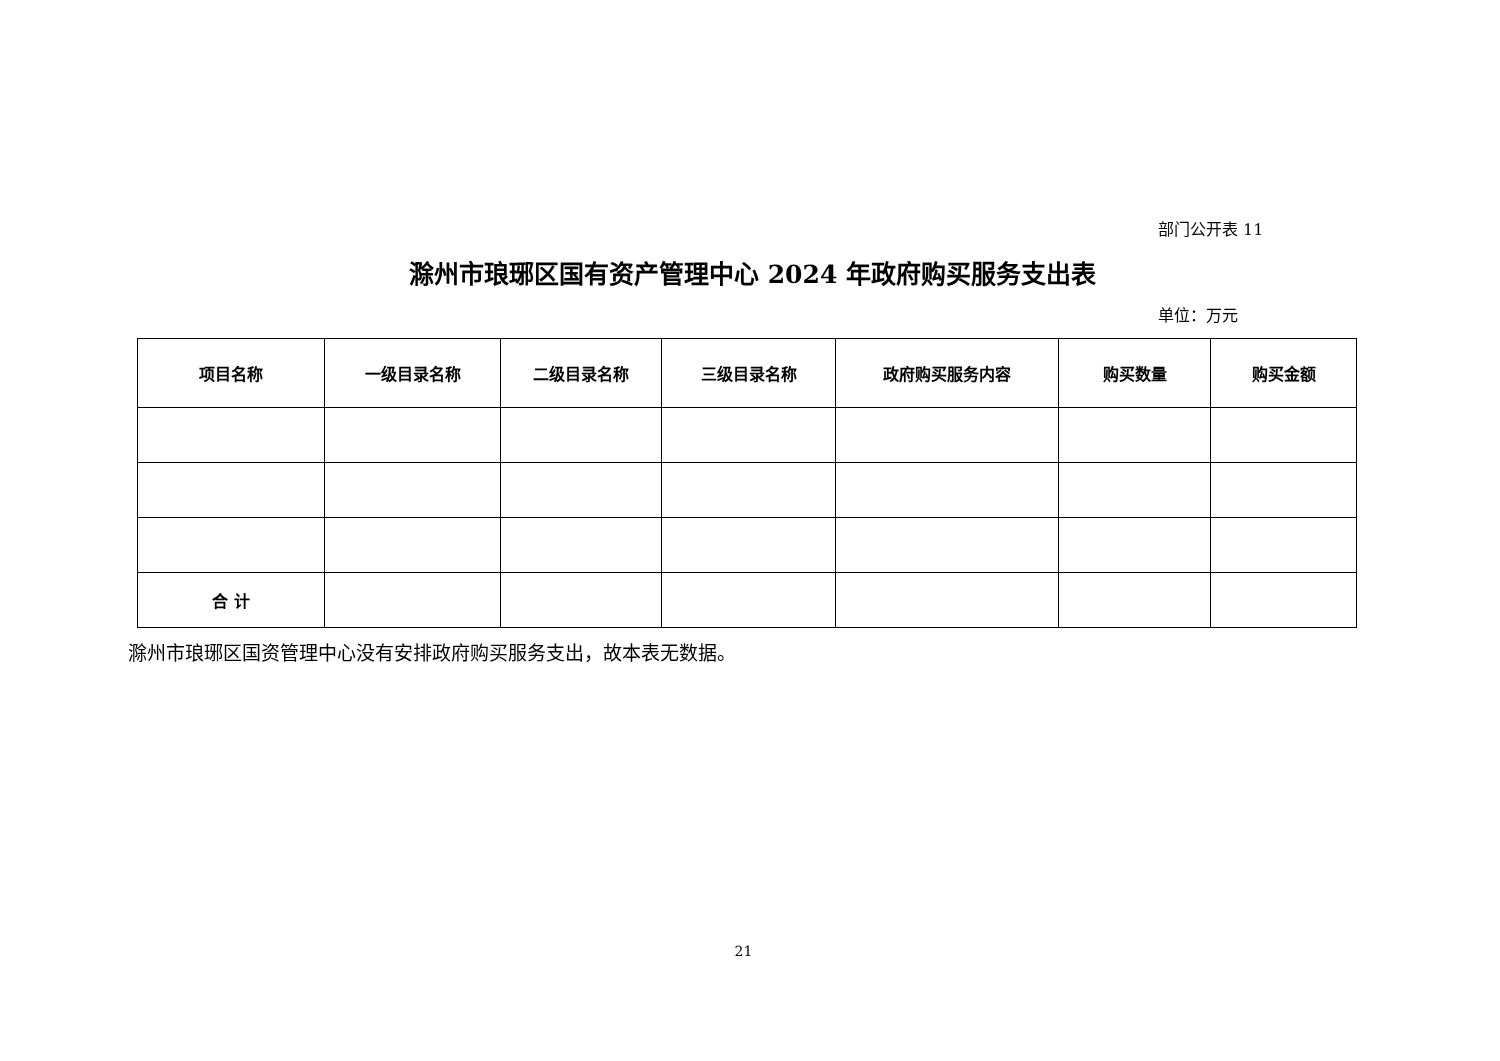部门公开表 11
滁州市琅琊区国有资产管理中心 2024 年政府购买服务支出表
单位：万元
| 项目名称 | 一级目录名称 | 二级目录名称 | 三级目录名称 | 政府购买服务内容 | 购买数量 | 购买金额 |
| --- | --- | --- | --- | --- | --- | --- |
| 合 计 | | | | | | |
滁州市琅琊区国资管理中心没有安排政府购买服务支出，故本表无数据。
21